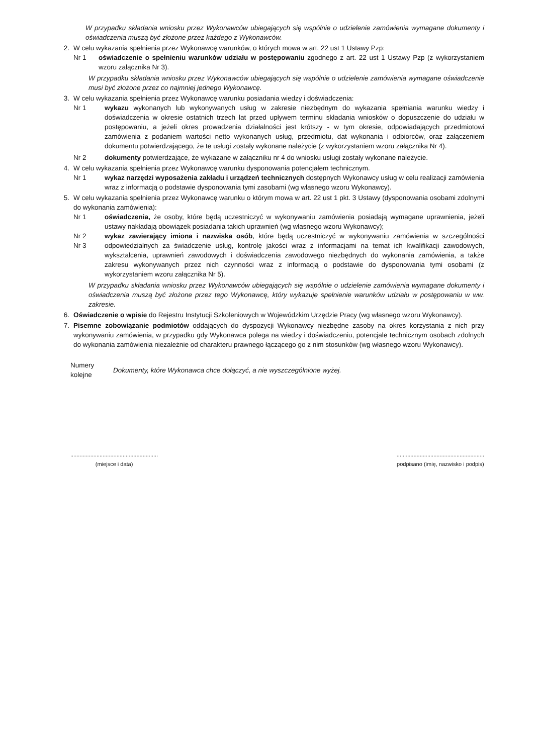W przypadku składania wniosku przez Wykonawców ubiegających się wspólnie o udzielenie zamówienia wymagane dokumenty i oświadczenia muszą być złożone przez każdego z Wykonawców.
2. W celu wykazania spełnienia przez Wykonawcę warunków, o których mowa w art. 22 ust 1 Ustawy Pzp:
Nr 1 oświadczenie o spełnieniu warunków udziału w postępowaniu zgodnego z art. 22 ust 1 Ustawy Pzp (z wykorzystaniem wzoru załącznika Nr 3).
W przypadku składania wniosku przez Wykonawców ubiegających się wspólnie o udzielenie zamówienia wymagane oświadczenie musi być złożone przez co najmniej jednego Wykonawcę.
3. W celu wykazania spełnienia przez Wykonawcę warunku posiadania wiedzy i doświadczenia:
Nr 1 wykazu wykonanych lub wykonywanych usług w zakresie niezbędnym do wykazania spełniania warunku wiedzy i doświadczenia w okresie ostatnich trzech lat przed upływem terminu składania wniosków o dopuszczenie do udziału w postępowaniu, a jeżeli okres prowadzenia działalności jest krótszy - w tym okresie, odpowiadających przedmiotowi zamówienia z podaniem wartości netto wykonanych usług, przedmiotu, dat wykonania i odbiorców, oraz załączeniem dokumentu potwierdzającego, że te usługi zostały wykonane należycie (z wykorzystaniem wzoru załącznika Nr 4).
Nr 2 dokumenty potwierdzające, że wykazane w załączniku nr 4 do wniosku usługi zostały wykonane należycie.
4. W celu wykazania spełnienia przez Wykonawcę warunku dysponowania potencjałem technicznym.
Nr 1 wykaz narzędzi wyposażenia zakładu i urządzeń technicznych dostępnych Wykonawcy usług w celu realizacji zamówienia wraz z informacją o podstawie dysponowania tymi zasobami (wg własnego wzoru Wykonawcy).
5. W celu wykazania spełnienia przez Wykonawcę warunku o którym mowa w art. 22 ust 1 pkt. 3 Ustawy (dysponowania osobami zdolnymi do wykonania zamówienia):
Nr 1 oświadczenia, że osoby, które będą uczestniczyć w wykonywaniu zamówienia posiadają wymagane uprawnienia, jeżeli ustawy nakładają obowiązek posiadania takich uprawnień (wg własnego wzoru Wykonawcy);
Nr 2
Nr 3
wykaz zawierający imiona i nazwiska osób, które będą uczestniczyć w wykonywaniu zamówienia w szczególności odpowiedzialnych za świadczenie usług, kontrolę jakości wraz z informacjami na temat ich kwalifikacji zawodowych, wykształcenia, uprawnień zawodowych i doświadczenia zawodowego niezbędnych do wykonania zamówienia, a także zakresu wykonywanych przez nich czynności wraz z informacją o podstawie do dysponowania tymi osobami (z wykorzystaniem wzoru załącznika Nr 5).
W przypadku składania wniosku przez Wykonawców ubiegających się wspólnie o udzielenie zamówienia wymagane dokumenty i oświadczenia muszą być złożone przez tego Wykonawcę, który wykazuje spełnienie warunków udziału w postępowaniu w ww. zakresie.
6. Oświadczenie o wpisie do Rejestru Instytucji Szkoleniowych w Wojewódzkim Urzędzie Pracy (wg własnego wzoru Wykonawcy).
7. Pisemne zobowiązanie podmiotów oddających do dyspozycji Wykonawcy niezbędne zasoby na okres korzystania z nich przy wykonywaniu zamówienia, w przypadku gdy Wykonawca polega na wiedzy i doświadczeniu, potencjale technicznym osobach zdolnych do wykonania zamówienia niezależnie od charakteru prawnego łączącego go z nim stosunków (wg własnego wzoru Wykonawcy).
Numery
kolejne
Dokumenty, które Wykonawca chce dołączyć, a nie wyszczególnione wyżej.
.........................................................
(miejsce i data)
.........................................................
podpisano (imię, nazwisko i podpis)